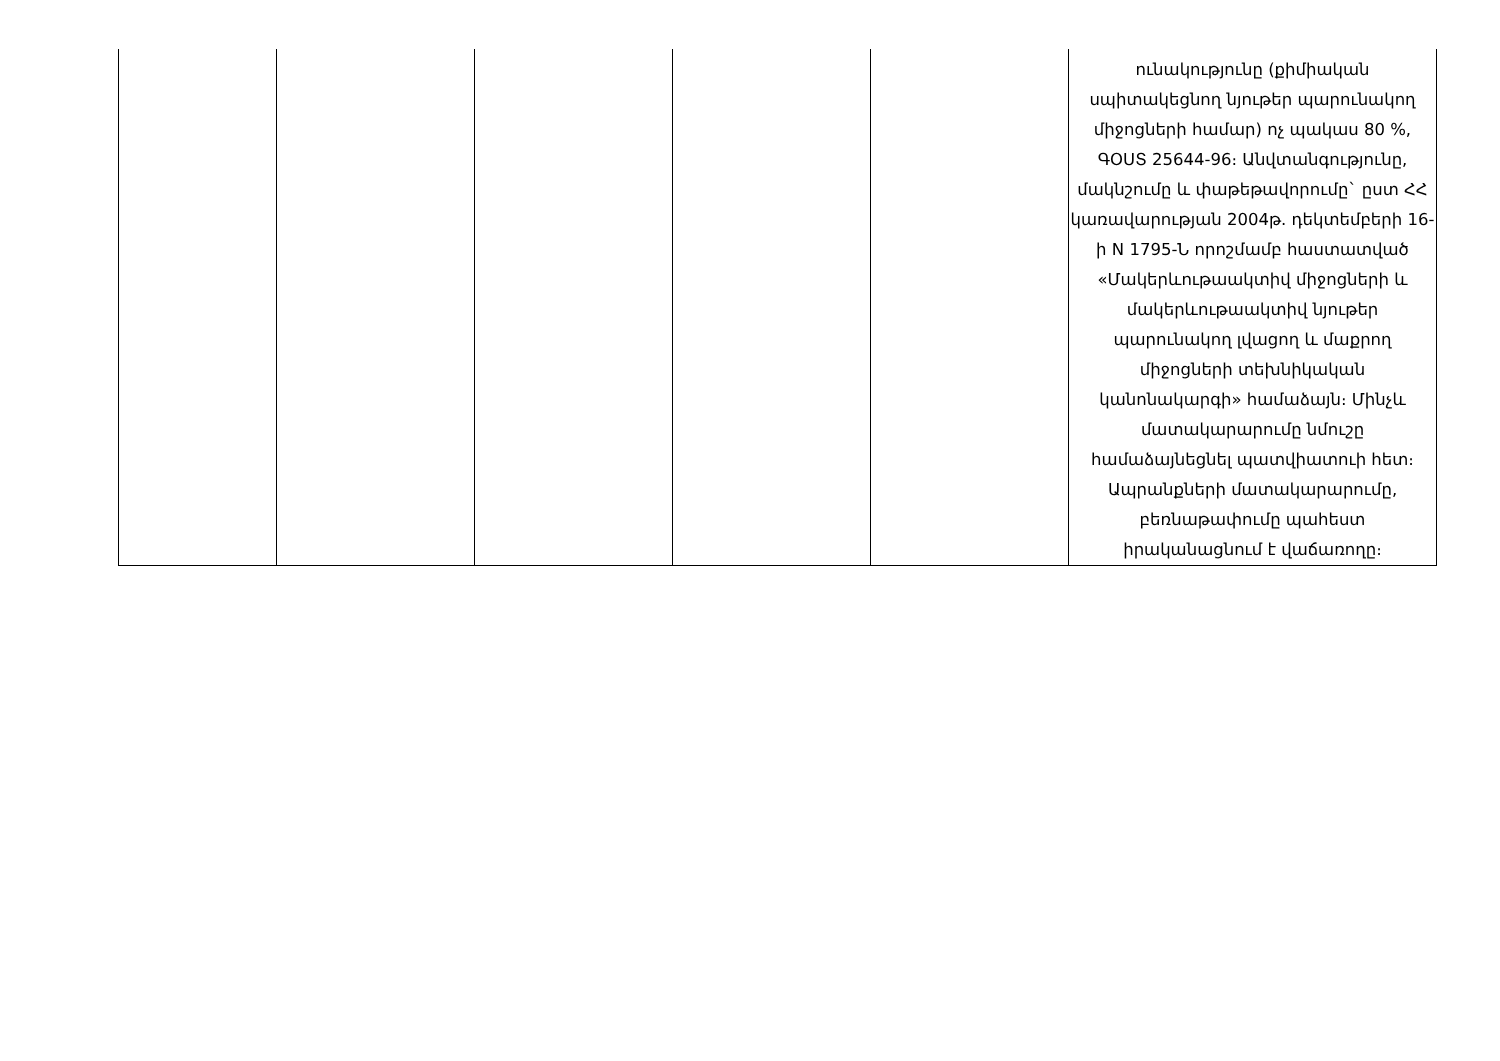| | | | | | ունակությունը (քիմիական սպիտակեցնող նյութեր պարունակող միջոցների համար) ոչ պակաս 80 %, ԳՕՍՏ 25644-96։ Անվտանգությունը, մակնշումը և փաթեթավորումը` ըստ ՀՀ կառավարության 2004թ. դեկտեմբերի 16-ի N 1795-Ն որոշմամբ հաստատված «Մակերևութաակտիվ միջոցների և մակերևութաակտիվ նյութեր պարունակող լվացող և մաքրող միջոցների տեխնիկական կանոնակարգի» համաձայն։ Մինչև մատակարարումը նմուշը համաձայնեցնել պատվիատուի հետ։ Ապրանքների մատակարարումը, բեռնաթափումը պահեստ իրականացնում է վաճառողը։ |